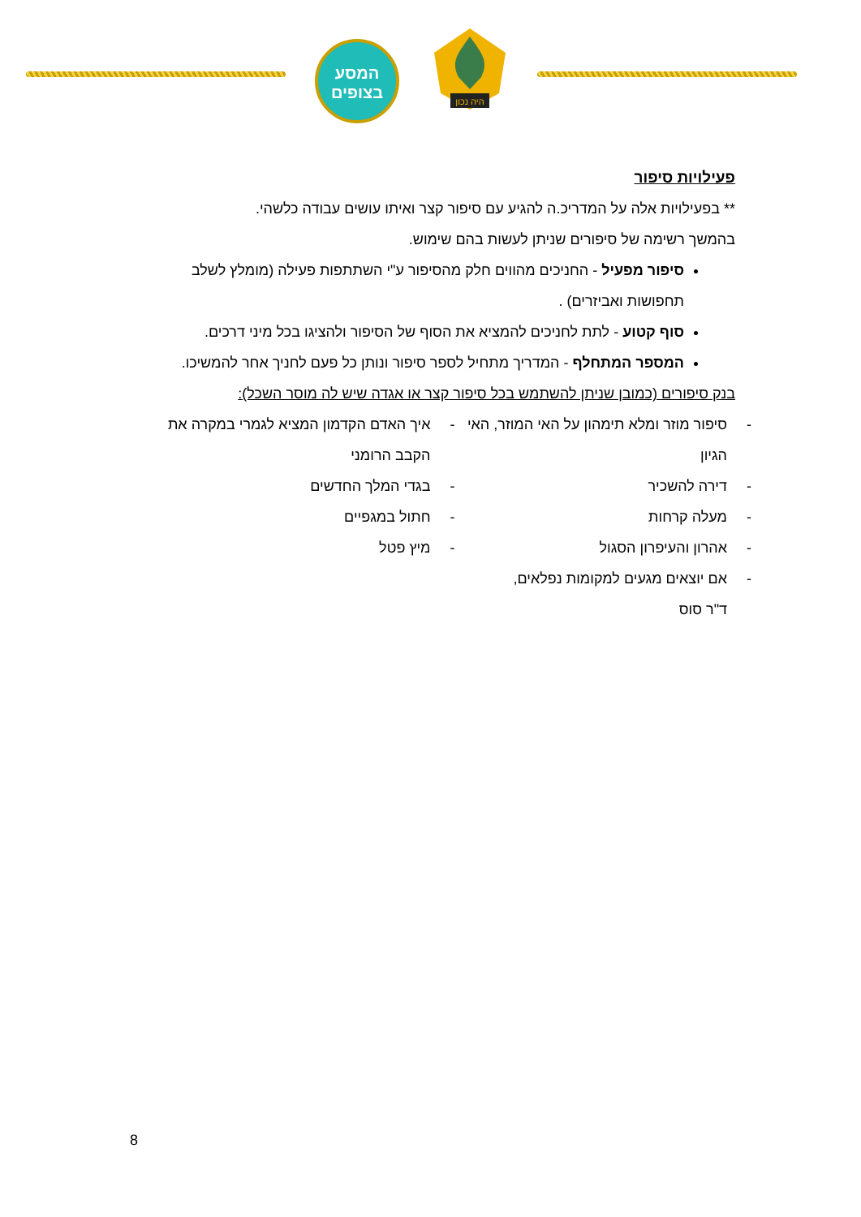המסע
בצופים
היה נכון
פעילויות סיפור
** בפעילויות אלה על המדריכ.ה להגיע עם סיפור קצר ואיתו עושים עבודה כלשהי.
בהמשך רשימה של סיפורים שניתן לעשות בהם שימוש.
סיפור מפעיל - החניכים מהווים חלק מהסיפור ע"י השתתפות פעילה (מומלץ לשלב תחפושות ואביזרים) .
סוף קטוע - לתת לחניכים להמציא את הסוף של הסיפור ולהציגו בכל מיני דרכים.
המספר המתחלף - המדריך מתחיל לספר סיפור ונותן כל פעם לחניך אחר להמשיכו.
בנק סיפורים (כמובן שניתן להשתמש בכל סיפור קצר או אגדה שיש לה מוסר השכל):
- סיפור מוזר ומלא תימהון על האי המוזר, האי הגיון
- דירה להשכיר
- מעלה קרחות
- אהרון והעיפרון הסגול
- אם יוצאים מגעים למקומות נפלאים,
ד"ר סוס
- איך האדם הקדמון המציא לגמרי במקרה את הקבב הרומני
- בגדי המלך החדשים
- חתול במגפיים
- מיץ פטל
8